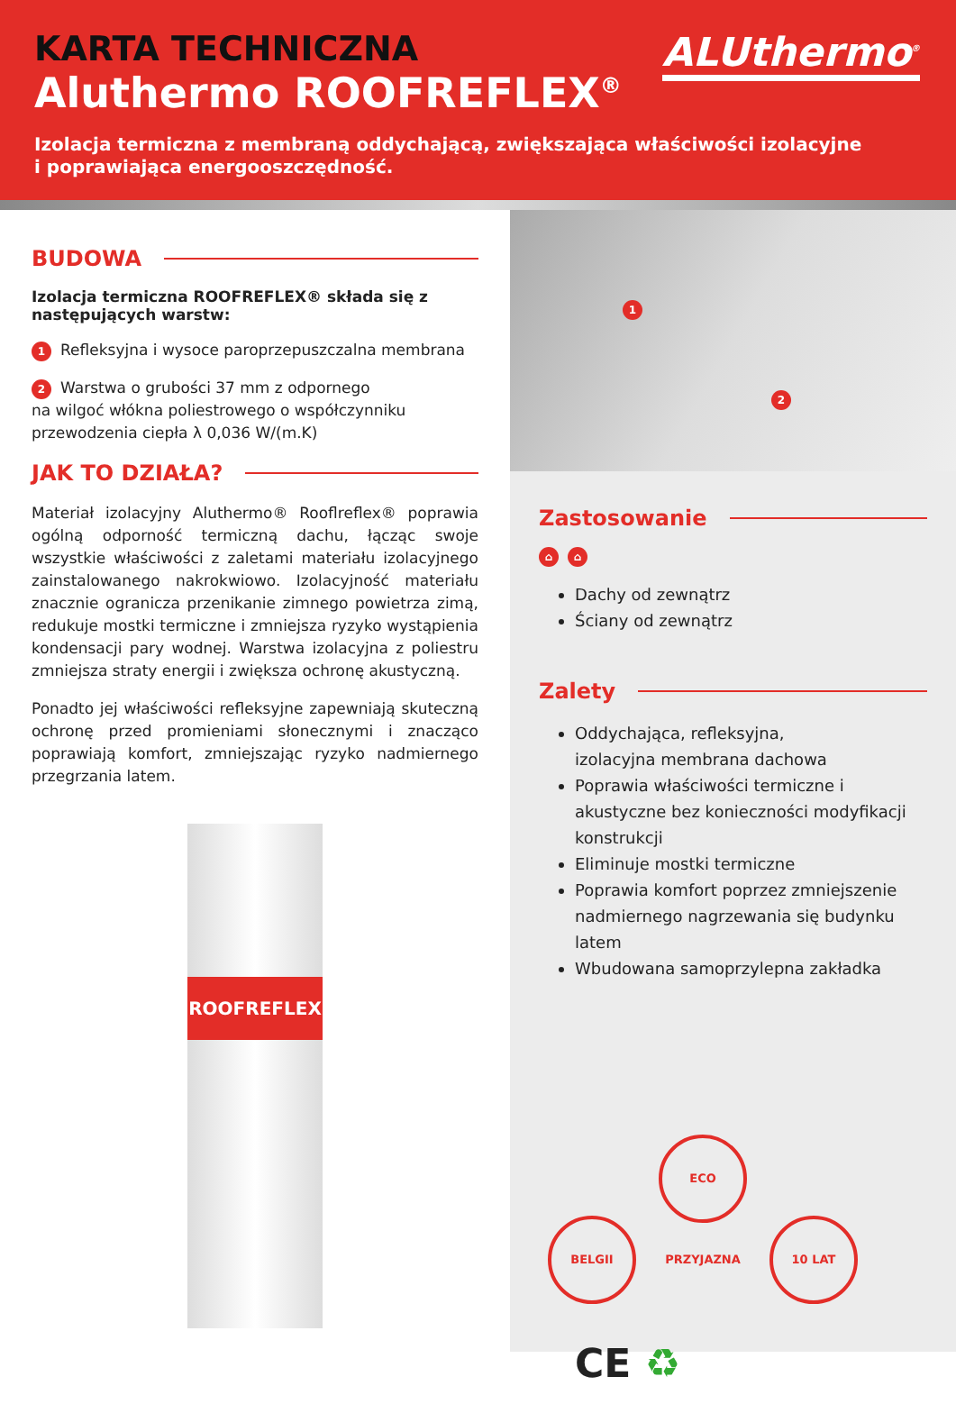ALUthermo<sup>®</sup>
KARTA TECHNICZNA
Aluthermo ROOFREFLEX<sup>®</sup>
Izolacja termiczna z membraną oddychającą, zwiększająca właściwości izolacyjne
i poprawiająca energooszczędność.
BUDOWA
Izolacja termiczna ROOFREFLEX® składa się z następujących warstw:
1 Refleksyjna i wysoce paroprzepuszczalna membrana
2 Warstwa o grubości 37 mm z odpornego
na wilgoć włókna poliestrowego o współczynniku
przewodzenia ciepła λ 0,036 W/(m.K)
JAK TO DZIAŁA?
Materiał izolacyjny Aluthermo® Rooflreflex® poprawia ogólną odporność termiczną dachu, łącząc swoje wszystkie właściwości z zaletami materiału izolacyjnego zainstalowanego nakrokwiowo. Izolacyjność materiału znacznie ogranicza przenikanie zimnego powietrza zimą, redukuje mostki termiczne i zmniejsza ryzyko wystąpienia kondensacji pary wodnej. Warstwa izolacyjna z poliestru zmniejsza straty energii i zwiększa ochronę akustyczną.
Ponadto jej właściwości refleksyjne zapewniają skuteczną ochronę przed promieniami słonecznymi i znacząco poprawiają komfort, zmniejszając ryzyko nadmiernego przegrzania latem.
ROOFREFLEX
1
2
Zastosowanie
⌂ ⌂
Dachy od zewnątrz
Ściany od zewnątrz
Zalety
Oddychająca, refleksyjna,
izolacyjna membrana dachowa
Poprawia właściwości termiczne i akustyczne bez konieczności modyfikacji konstrukcji
Eliminuje mostki termiczne
Poprawia komfort poprzez zmniejszenie nadmiernego nagrzewania się budynku latem
Wbudowana samoprzylepna zakładka
BELGII ECO PRZYJAZNA 10 LAT
CE ♻